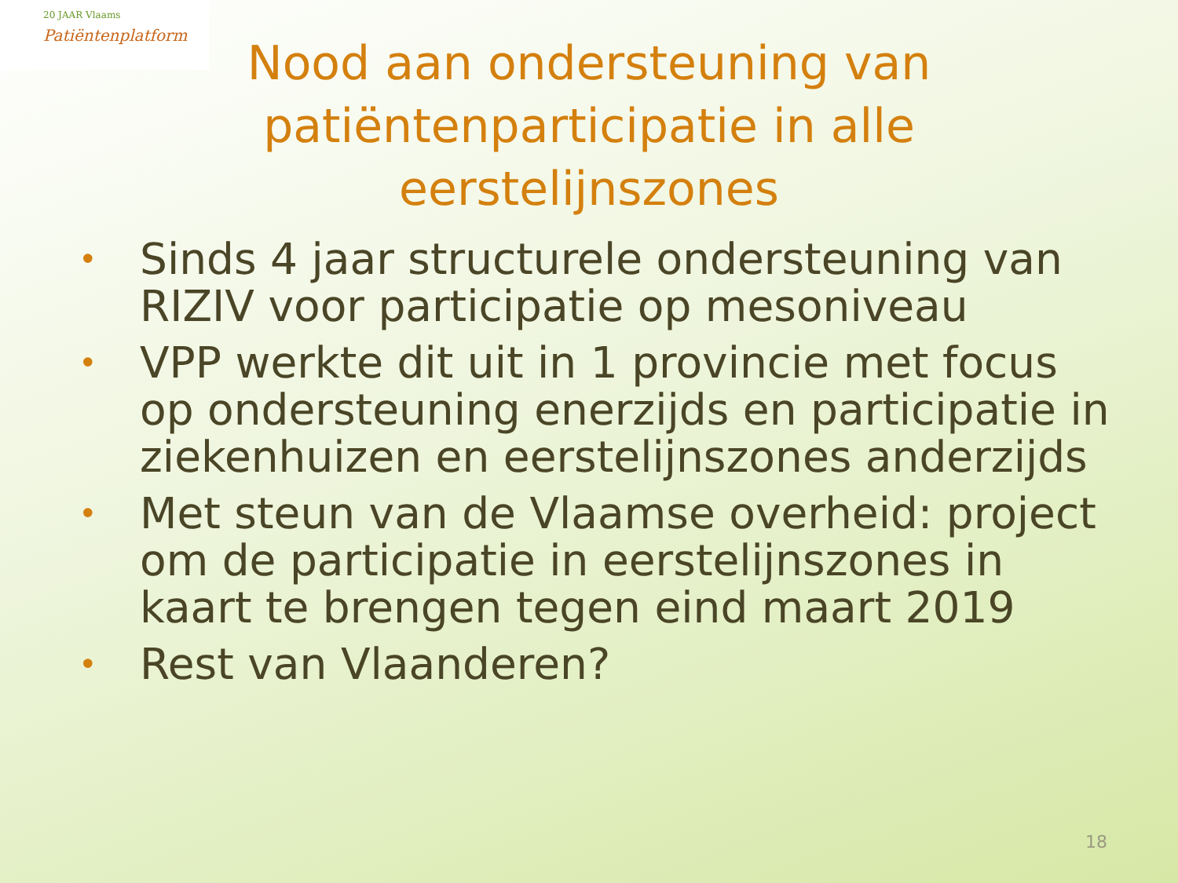20 JAAR Vlaams
Patiëntenplatform
Nood aan ondersteuning van patiëntenparticipatie in alle eerstelijnszones
• Sinds 4 jaar structurele ondersteuning van RIZIV voor participatie op mesoniveau
• VPP werkte dit uit in 1 provincie met focus op ondersteuning enerzijds en participatie in ziekenhuizen en eerstelijnszones anderzijds
• Met steun van de Vlaamse overheid: project om de participatie in eerstelijnszones in kaart te brengen tegen eind maart 2019
• Rest van Vlaanderen?
18